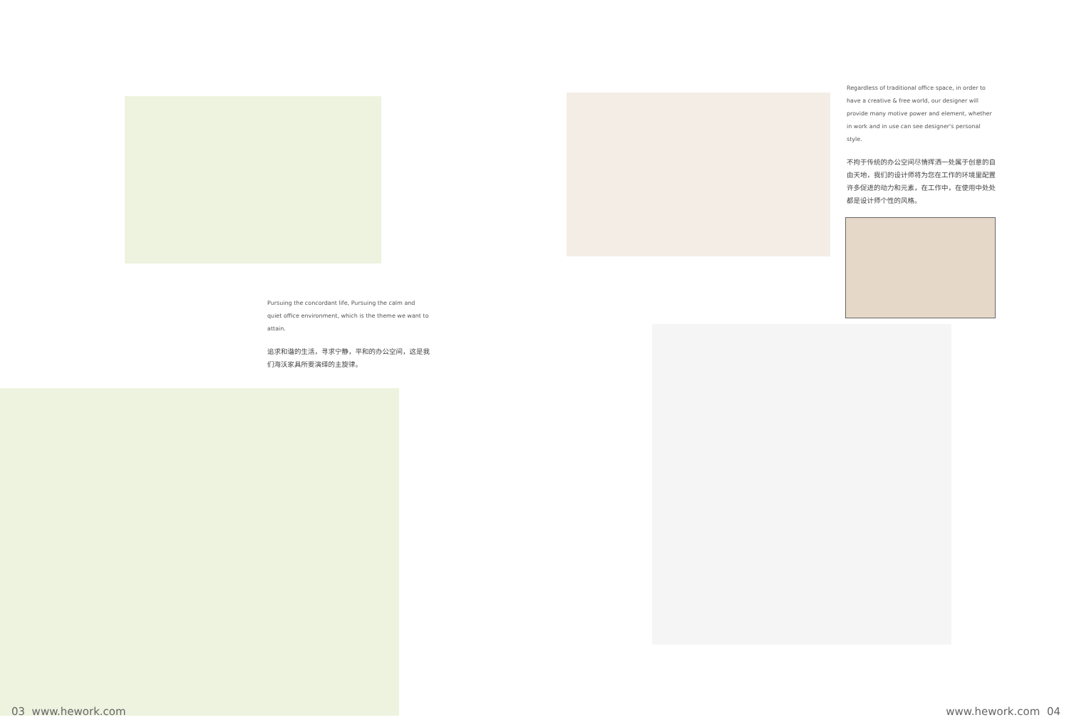Pursuing the concordant life, Pursuing the calm and quiet office environment, which is the theme we want to attain.
追求和谐的生活，寻求宁静，平和的办公空间，这是我们海沃家具所要演绎的主旋律。
03 www.hework.com
Regardless of traditional office space, in order to have a creative & free world, our designer will provide many motive power and element, whether in work and in use can see designer's personal style.
不拘于传统的办公空间尽情挥洒一处属于创意的自由天地，我们的设计师将为您在工作的环境里配置许多促进的动力和元素，在工作中，在使用中处处都是设计师个性的风格。
www.hework.com 04